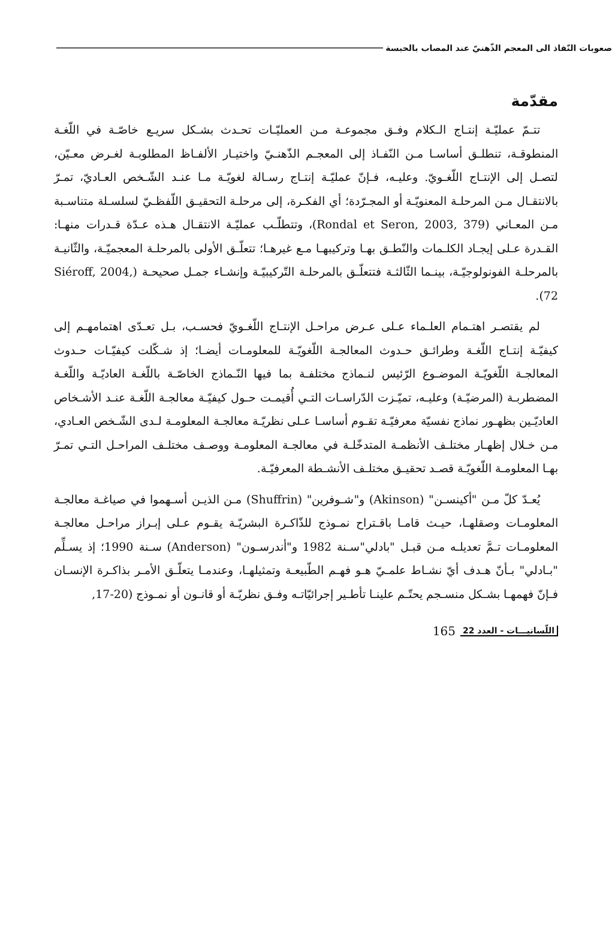صعوبات النّفاذ الى المعجم الذّهنيّ عند المصاب بالحبسة
مقدّمة
تتـمّ عمليّـة إنتـاج الـكلام وفـق مجموعـة مـن العمليّـات تحـدث بشـكل سريـع خاصّـة في اللّغـة المنطوقـة، تنطلـق أساسـا مـن النّفـاذ إلى المعجـم الذّهنـيّ واختيـار الألفـاظ المطلوبـة لغـرض معـيّن، لتصـل إلى الإنتـاج اللّغـويّ. وعليـه، فـإنّ عمليّـة إنتـاج رسـالة لغويّـة مـا عنـد الشّـخص العـاديّ، تمـرّ بالانتقـال مـن المرحلـة المعنويّـة أو المجـرّدة؛ أي الفكـرة، إلى مرحلـة التحقيـق اللّفظـيّ لسلسـلة متناسـبة مـن المعـاني (Rondal et Seron, 2003, 379)، وتتطلّـب عمليّـة الانتقـال هـذه عـدّة قـدرات منهـا: القـدرة عـلى إيجـاد الكلـمات والنّطـق بهـا وتركيبهـا مـع غيرهـا؛ تتعلّـق الأولى بالمرحلـة المعجميّـة، والثّانيـة بالمرحلـة الفونولوجيّـة، بينـما الثّالثـة فتتعلّـق بالمرحلـة التّركيبيّـة وإنشـاء جمـل صحيحـة (Siéroff, 2004, 72).
لم يقتصـر اهتـمام العلـماء عـلى عـرض مراحـل الإنتـاج اللّغـويّ فحسـب، بـل تعـدّى اهتمامهـم إلى كيفيّـة إنتـاج اللّغـة وطرائـق حـدوث المعالجـة اللّغويّـة للمعلومـات أيضـا؛ إذ شـكّلت كيفيّـات حـدوث المعالجـة اللّغويّـة الموضـوع الرّئيس لنـماذج مختلفـة بما فيها النّـماذج الخاصّـة باللّغـة العاديّـة واللّغـة المضطربـة (المرضيّـة) وعليـه، تميّـزت الدّراسـات التـي أُقيمـت حـول كيفيّـة معالجـة اللّغـة عنـد الأشـخاص العاديّـين بظهـور نماذج نفسيّة معرفيّـة تقـوم أساسـا عـلى نظريّـة معالجـة المعلومـة لـدى الشّـخص العـادي، مـن خـلال إظهـار مختلـف الأنظمـة المتدخّلـة في معالجـة المعلومـة ووصـف مختلـف المراحـل التـي تمـرّ بهـا المعلومـة اللّغويّـة قصـد تحقيـق مختلـف الأنشـطة المعرفيّـة.
يُعـدّ كلّ مـن "أكينسـن" (Akinson) و"شـوفرين" (Shuffrin) مـن الذيـن أسـهموا في صياغـة معالجـة المعلومـات وصقلهـا، حيـث قامـا باقـتراح نمـوذج للذّاكـرة البشريّـة يقـوم عـلى إبـراز مراحـل معالجـة المعلومـات تـمَّ تعديلـه مـن قبـل "بادلي"سـنة 1982 و"أندرسـون" (Anderson) سـنة 1990؛ إذ يسـلِّم "بـادلي" بـأنّ هـدف أيّ نشـاط علمـيّ هـو فهـم الطّبيعـة وتمثيلهـا، وعندمـا يتعلّـق الأمـر بذاكـرة الإنسـان فـإنّ فهمهـا بشـكل منسـجم يحتّـم علينـا تأطـير إجرائيّاتـه وفـق نظريّـة أو قانـون أو نمـوذج (20-17,
165 اللّسانيـــات - العدد 22